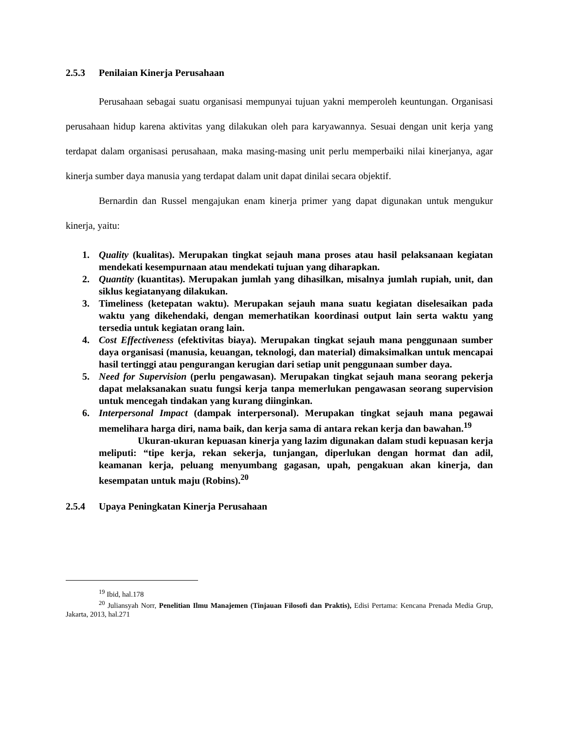2.5.3 Penilaian Kinerja Perusahaan
Perusahaan sebagai suatu organisasi mempunyai tujuan yakni memperoleh keuntungan. Organisasi perusahaan hidup karena aktivitas yang dilakukan oleh para karyawannya. Sesuai dengan unit kerja yang terdapat dalam organisasi perusahaan, maka masing-masing unit perlu memperbaiki nilai kinerjanya, agar kinerja sumber daya manusia yang terdapat dalam unit dapat dinilai secara objektif.
Bernardin dan Russel mengajukan enam kinerja primer yang dapat digunakan untuk mengukur kinerja, yaitu:
1. Quality (kualitas). Merupakan tingkat sejauh mana proses atau hasil pelaksanaan kegiatan mendekati kesempurnaan atau mendekati tujuan yang diharapkan.
2. Quantity (kuantitas). Merupakan jumlah yang dihasilkan, misalnya jumlah rupiah, unit, dan siklus kegiatanyang dilakukan.
3. Timeliness (ketepatan waktu). Merupakan sejauh mana suatu kegiatan diselesaikan pada waktu yang dikehendaki, dengan memerhatikan koordinasi output lain serta waktu yang tersedia untuk kegiatan orang lain.
4. Cost Effectiveness (efektivitas biaya). Merupakan tingkat sejauh mana penggunaan sumber daya organisasi (manusia, keuangan, teknologi, dan material) dimaksimalkan untuk mencapai hasil tertinggi atau pengurangan kerugian dari setiap unit penggunaan sumber daya.
5. Need for Supervision (perlu pengawasan). Merupakan tingkat sejauh mana seorang pekerja dapat melaksanakan suatu fungsi kerja tanpa memerlukan pengawasan seorang supervision untuk mencegah tindakan yang kurang diinginkan.
6. Interpersonal Impact (dampak interpersonal). Merupakan tingkat sejauh mana pegawai memelihara harga diri, nama baik, dan kerja sama di antara rekan kerja dan bawahan.<sup>19</sup>
Ukuran-ukuran kepuasan kinerja yang lazim digunakan dalam studi kepuasan kerja meliputi: “tipe kerja, rekan sekerja, tunjangan, diperlukan dengan hormat dan adil, keamanan kerja, peluang menyumbang gagasan, upah, pengakuan akan kinerja, dan kesempatan untuk maju (Robins).<sup>20</sup>
2.5.4 Upaya Peningkatan Kinerja Perusahaan
<sup>19</sup> Ibid, hal.178
<sup>20</sup> Juliansyah Norr, Penelitian Ilmu Manajemen (Tinjauan Filosofi dan Praktis), Edisi Pertama: Kencana Prenada Media Grup, Jakarta, 2013, hal.271